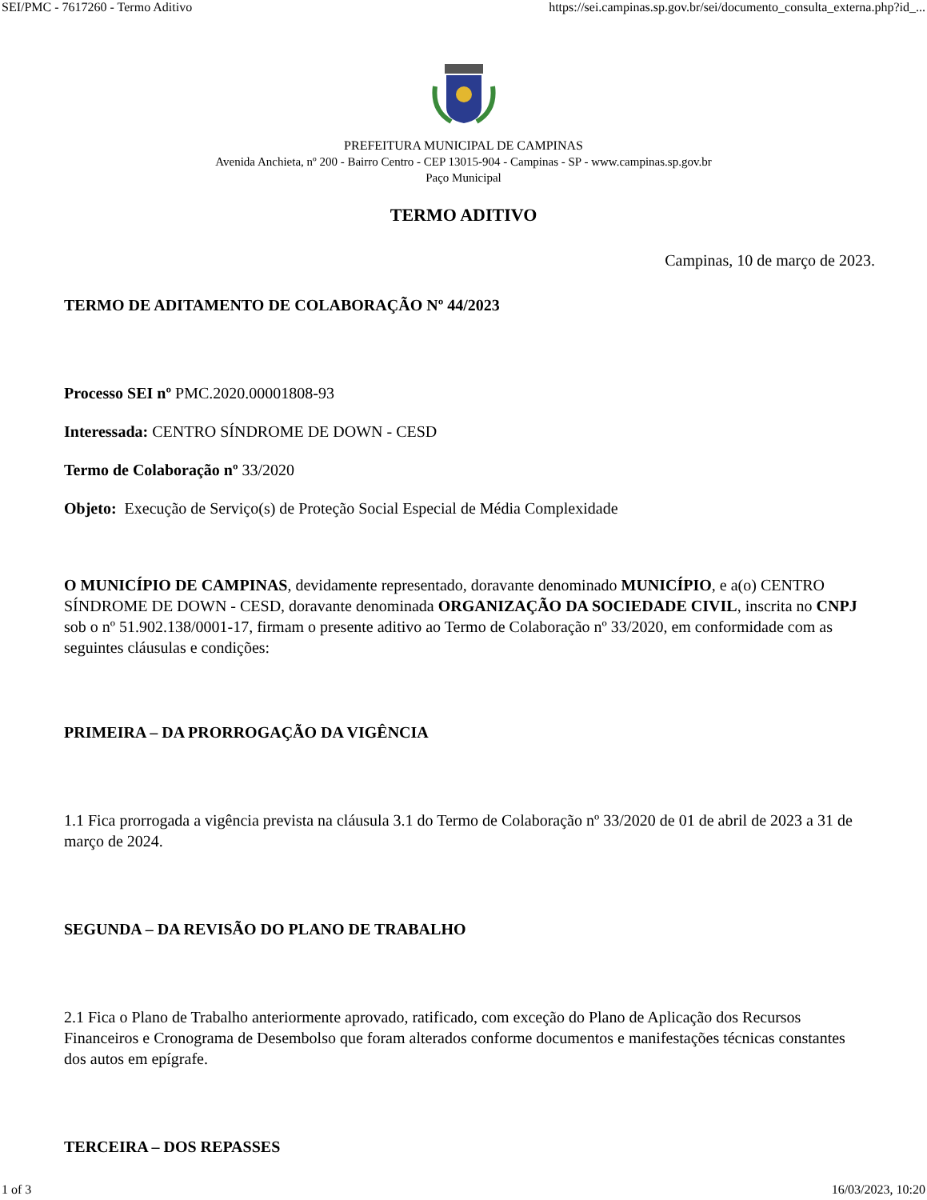SEI/PMC - 7617260 - Termo Aditivo https://sei.campinas.sp.gov.br/sei/documento_consulta_externa.php?id_...
PREFEITURA MUNICIPAL DE CAMPINAS
Avenida Anchieta, nº 200 - Bairro Centro - CEP 13015-904 - Campinas - SP - www.campinas.sp.gov.br
Paço Municipal
TERMO ADITIVO
Campinas, 10 de março de 2023.
TERMO DE ADITAMENTO DE COLABORAÇÃO Nº 44/2023
Processo SEI nº PMC.2020.00001808-93
Interessada: CENTRO SÍNDROME DE DOWN - CESD
Termo de Colaboração nº 33/2020
Objeto: Execução de Serviço(s) de Proteção Social Especial de Média Complexidade
O MUNICÍPIO DE CAMPINAS, devidamente representado, doravante denominado MUNICÍPIO, e a(o) CENTRO SÍNDROME DE DOWN - CESD, doravante denominada ORGANIZAÇÃO DA SOCIEDADE CIVIL, inscrita no CNPJ sob o nº 51.902.138/0001-17, firmam o presente aditivo ao Termo de Colaboração nº 33/2020, em conformidade com as seguintes cláusulas e condições:
PRIMEIRA – DA PRORROGAÇÃO DA VIGÊNCIA
1.1 Fica prorrogada a vigência prevista na cláusula 3.1 do Termo de Colaboração nº 33/2020 de 01 de abril de 2023 a 31 de março de 2024.
SEGUNDA – DA REVISÃO DO PLANO DE TRABALHO
2.1 Fica o Plano de Trabalho anteriormente aprovado, ratificado, com exceção do Plano de Aplicação dos Recursos Financeiros e Cronograma de Desembolso que foram alterados conforme documentos e manifestações técnicas constantes dos autos em epígrafe.
TERCEIRA – DOS REPASSES
1 of 3 16/03/2023, 10:20